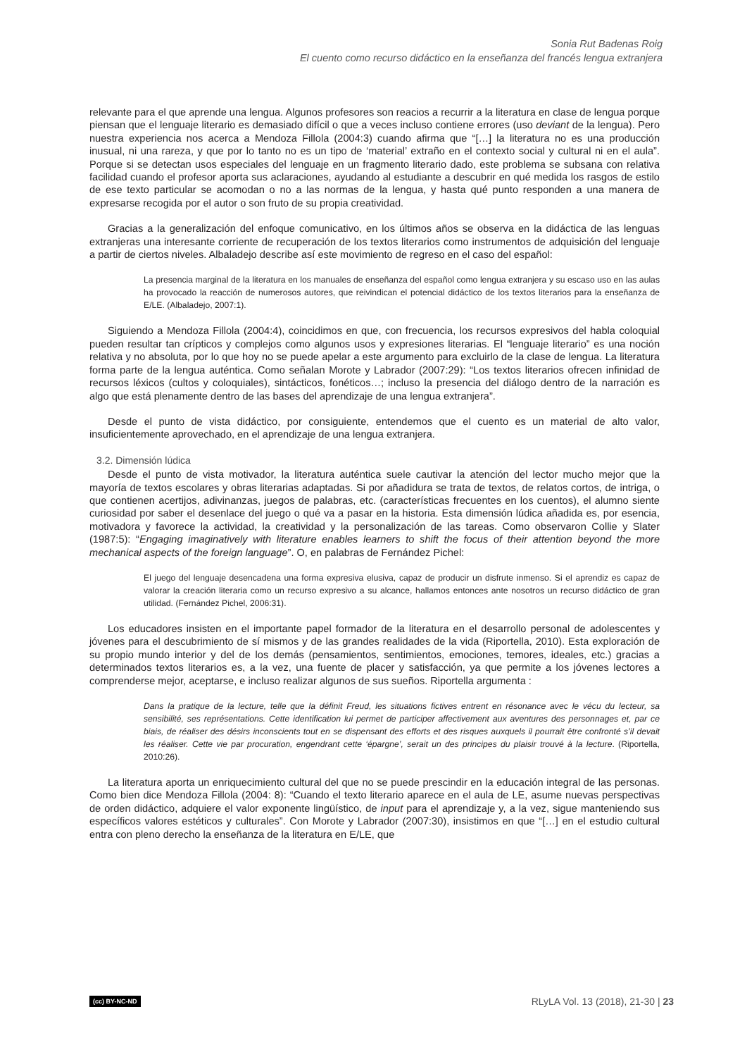Sonia Rut Badenas Roig
El cuento como recurso didáctico en la enseñanza del francés lengua extranjera
relevante para el que aprende una lengua. Algunos profesores son reacios a recurrir a la literatura en clase de lengua porque piensan que el lenguaje literario es demasiado difícil o que a veces incluso contiene errores (uso deviant de la lengua). Pero nuestra experiencia nos acerca a Mendoza Fillola (2004:3) cuando afirma que “[…] la literatura no es una producción inusual, ni una rareza, y que por lo tanto no es un tipo de ‘material’ extraño en el contexto social y cultural ni en el aula”. Porque si se detectan usos especiales del lenguaje en un fragmento literario dado, este problema se subsana con relativa facilidad cuando el profesor aporta sus aclaraciones, ayudando al estudiante a descubrir en qué medida los rasgos de estilo de ese texto particular se acomodan o no a las normas de la lengua, y hasta qué punto responden a una manera de expresarse recogida por el autor o son fruto de su propia creatividad.
Gracias a la generalización del enfoque comunicativo, en los últimos años se observa en la didáctica de las lenguas extranjeras una interesante corriente de recuperación de los textos literarios como instrumentos de adquisición del lenguaje a partir de ciertos niveles. Albaladejo describe así este movimiento de regreso en el caso del español:
La presencia marginal de la literatura en los manuales de enseñanza del español como lengua extranjera y su escaso uso en las aulas ha provocado la reacción de numerosos autores, que reivindican el potencial didáctico de los textos literarios para la enseñanza de E/LE. (Albaladejo, 2007:1).
Siguiendo a Mendoza Fillola (2004:4), coincidimos en que, con frecuencia, los recursos expresivos del habla coloquial pueden resultar tan crípticos y complejos como algunos usos y expresiones literarias. El “lenguaje literario” es una noción relativa y no absoluta, por lo que hoy no se puede apelar a este argumento para excluirlo de la clase de lengua. La literatura forma parte de la lengua auténtica. Como señalan Morote y Labrador (2007:29): “Los textos literarios ofrecen infinidad de recursos léxicos (cultos y coloquiales), sintácticos, fonéticos…; incluso la presencia del diálogo dentro de la narración es algo que está plenamente dentro de las bases del aprendizaje de una lengua extranjera”.
Desde el punto de vista didáctico, por consiguiente, entendemos que el cuento es un material de alto valor, insuficientemente aprovechado, en el aprendizaje de una lengua extranjera.
3.2. Dimensión lúdica
Desde el punto de vista motivador, la literatura auténtica suele cautivar la atención del lector mucho mejor que la mayoría de textos escolares y obras literarias adaptadas. Si por añadidura se trata de textos, de relatos cortos, de intriga, o que contienen acertijos, adivinanzas, juegos de palabras, etc. (características frecuentes en los cuentos), el alumno siente curiosidad por saber el desenlace del juego o qué va a pasar en la historia. Esta dimensión lúdica añadida es, por esencia, motivadora y favorece la actividad, la creatividad y la personalización de las tareas. Como observaron Collie y Slater (1987:5): “Engaging imaginatively with literature enables learners to shift the focus of their attention beyond the more mechanical aspects of the foreign language”. O, en palabras de Fernández Pichel:
El juego del lenguaje desencadena una forma expresiva elusiva, capaz de producir un disfrute inmenso. Si el aprendiz es capaz de valorar la creación literaria como un recurso expresivo a su alcance, hallamos entonces ante nosotros un recurso didáctico de gran utilidad. (Fernández Pichel, 2006:31).
Los educadores insisten en el importante papel formador de la literatura en el desarrollo personal de adolescentes y jóvenes para el descubrimiento de sí mismos y de las grandes realidades de la vida (Riportella, 2010). Esta exploración de su propio mundo interior y del de los demás (pensamientos, sentimientos, emociones, temores, ideales, etc.) gracias a determinados textos literarios es, a la vez, una fuente de placer y satisfacción, ya que permite a los jóvenes lectores a comprenderse mejor, aceptarse, e incluso realizar algunos de sus sueños. Riportella argumenta :
Dans la pratique de la lecture, telle que la définit Freud, les situations fictives entrent en résonance avec le vécu du lecteur, sa sensibilité, ses représentations. Cette identification lui permet de participer affectivement aux aventures des personnages et, par ce biais, de réaliser des désirs inconscients tout en se dispensant des efforts et des risques auxquels il pourrait être confronté s’il devait les réaliser. Cette vie par procuration, engendrant cette ‘épargne’, serait un des principes du plaisir trouvé à la lecture. (Riportella, 2010:26).
La literatura aporta un enriquecimiento cultural del que no se puede prescindir en la educación integral de las personas. Como bien dice Mendoza Fillola (2004: 8): “Cuando el texto literario aparece en el aula de LE, asume nuevas perspectivas de orden didáctico, adquiere el valor exponente lingüístico, de input para el aprendizaje y, a la vez, sigue manteniendo sus específicos valores estéticos y culturales”. Con Morote y Labrador (2007:30), insistimos en que “[…] en el estudio cultural entra con pleno derecho la enseñanza de la literatura en E/LE, que
(cc) BY-NC-ND RLyLA Vol. 13 (2018), 21-30 | 23